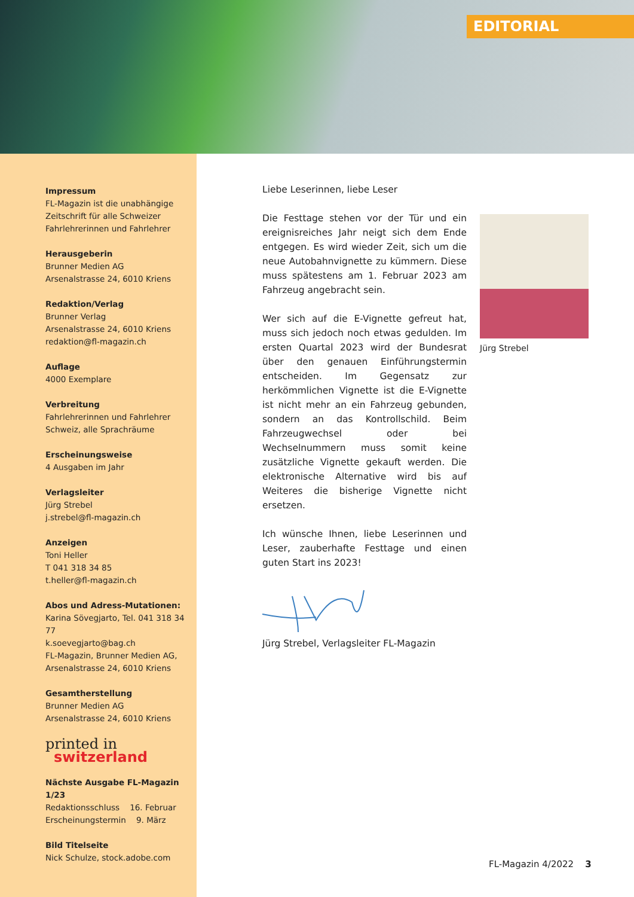EDITORIAL
Impressum
FL-Magazin ist die unabhängige Zeitschrift für alle Schweizer Fahrlehrerinnen und Fahrlehrer
Herausgeberin
Brunner Medien AG
Arsenalstrasse 24, 6010 Kriens
Redaktion/Verlag
Brunner Verlag
Arsenalstrasse 24, 6010 Kriens
redaktion@fl-magazin.ch
Auflage
4000 Exemplare
Verbreitung
Fahrlehrerinnen und Fahrlehrer
Schweiz, alle Sprachräume
Erscheinungsweise
4 Ausgaben im Jahr
Verlagsleiter
Jürg Strebel
j.strebel@fl-magazin.ch
Anzeigen
Toni Heller
T 041 318 34 85
t.heller@fl-magazin.ch
Abos und Adress-Mutationen:
Karina Sövegjarto, Tel. 041 318 34 77
k.soevegjarto@bag.ch
FL-Magazin, Brunner Medien AG,
Arsenalstrasse 24, 6010 Kriens
Gesamtherstellung
Brunner Medien AG
Arsenalstrasse 24, 6010 Kriens
printed in
switzerland
Nächste Ausgabe FL-Magazin 1/23
Redaktionsschluss 16. Februar
Erscheinungstermin 9. März
Bild Titelseite
Nick Schulze, stock.adobe.com
Liebe Leserinnen, liebe Leser
Die Festtage stehen vor der Tür und ein ereignisreiches Jahr neigt sich dem Ende entgegen. Es wird wieder Zeit, sich um die neue Autobahnvignette zu kümmern. Diese muss spätestens am 1. Februar 2023 am Fahrzeug angebracht sein.
Wer sich auf die E-Vignette gefreut hat, muss sich jedoch noch etwas gedulden. Im ersten Quartal 2023 wird der Bundesrat über den genauen Einführungstermin entscheiden. Im Gegensatz zur herkömmlichen Vignette ist die E-Vignette ist nicht mehr an ein Fahrzeug gebunden, sondern an das Kontrollschild. Beim Fahrzeugwechsel oder bei Wechselnummern muss somit keine zusätzliche Vignette gekauft werden. Die elektronische Alternative wird bis auf Weiteres die bisherige Vignette nicht ersetzen.
Ich wünsche Ihnen, liebe Leserinnen und Leser, zauberhafte Festtage und einen guten Start ins 2023!
Jürg Strebel, Verlagsleiter FL-Magazin
Jürg Strebel
FL-Magazin 4/2022 3